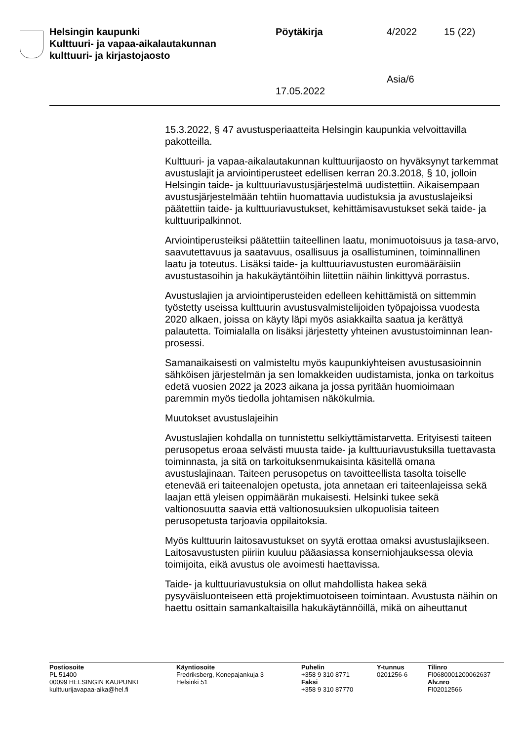Helsingin kaupunki
Kulttuuri- ja vapaa-aikalautakunnan
kulttuuri- ja kirjastojaosto
Pöytäkirja
17.05.2022
4/2022
Asia/6
15 (22)
15.3.2022, § 47 avustusperiaatteita Helsingin kaupunkia velvoittavilla pakotteilla.
Kulttuuri- ja vapaa-aikalautakunnan kulttuurijaosto on hyväksynyt tarkemmat avustuslajit ja arviointiperusteet edellisen kerran 20.3.2018, § 10, jolloin Helsingin taide- ja kulttuuriavustusjärjestelmä uudistettiin. Aikaisempaan avustusjärjestelmään tehtiin huomattavia uudistuksia ja avustuslajeiksi päätettiin taide- ja kulttuuriavustukset, kehittämisavustukset sekä taide- ja kulttuuripalkinnot.
Arviointiperusteiksi päätettiin taiteellinen laatu, monimuotoisuus ja tasa-arvo, saavutettavuus ja saatavuus, osallisuus ja osallistuminen, toiminnallinen laatu ja toteutus. Lisäksi taide- ja kulttuuriavustusten euromääräisiin avustustasoihin ja hakukäytäntöihin liitettiin näihin linkittyvä porrastus.
Avustuslajien ja arviointiperusteiden edelleen kehittämistä on sittemmin työstetty useissa kulttuurin avustusvalmistelijoiden työpajoissa vuodesta 2020 alkaen, joissa on käyty läpi myös asiakkailta saatua ja kerättyä palautetta. Toimialalla on lisäksi järjestetty yhteinen avustustoiminnan lean-prosessi.
Samanaikaisesti on valmisteltu myös kaupunkiyhteisen avustusasioinnin sähköisen järjestelmän ja sen lomakkeiden uudistamista, jonka on tarkoitus edetä vuosien 2022 ja 2023 aikana ja jossa pyritään huomioimaan paremmin myös tiedolla johtamisen näkökulmia.
Muutokset avustuslajeihin
Avustuslajien kohdalla on tunnistettu selkiyttämistarvetta. Erityisesti taiteen perusopetus eroaa selvästi muusta taide- ja kulttuuriavustuksilla tuettavasta toiminnasta, ja sitä on tarkoituksenmukaisinta käsitellä omana avustuslajinaan. Taiteen perusopetus on tavoitteellista tasolta toiselle etenevää eri taiteenalojen opetusta, jota annetaan eri taiteenlajeissa sekä laajan että yleisen oppimäärän mukaisesti. Helsinki tukee sekä valtionosuutta saavia että valtionosuuksien ulkopuolisia taiteen perusopetusta tarjoavia oppilaitoksia.
Myös kulttuurin laitosavustukset on syytä erottaa omaksi avustuslajikseen. Laitosavustusten piiriin kuuluu pääasiassa konserniohjauksessa olevia toimijoita, eikä avustus ole avoimesti haettavissa.
Taide- ja kulttuuriavustuksia on ollut mahdollista hakea sekä pysyväisluonteiseen että projektimuotoiseen toimintaan. Avustusta näihin on haettu osittain samankaltaisilla hakukäytännöillä, mikä on aiheuttanut
Postiosoite
PL 51400
00099 HELSINGIN KAUPUNKI
kulttuurijavapaa-aika@hel.fi
Käyntiosoite
Fredriksberg, Konepajankuja 3
Helsinki 51
Puhelin
+358 9 310 8771
Faksi
+358 9 310 87770
Y-tunnus
0201256-6
Tilinro
FI0680001200062637
Alv.nro
FI02012566